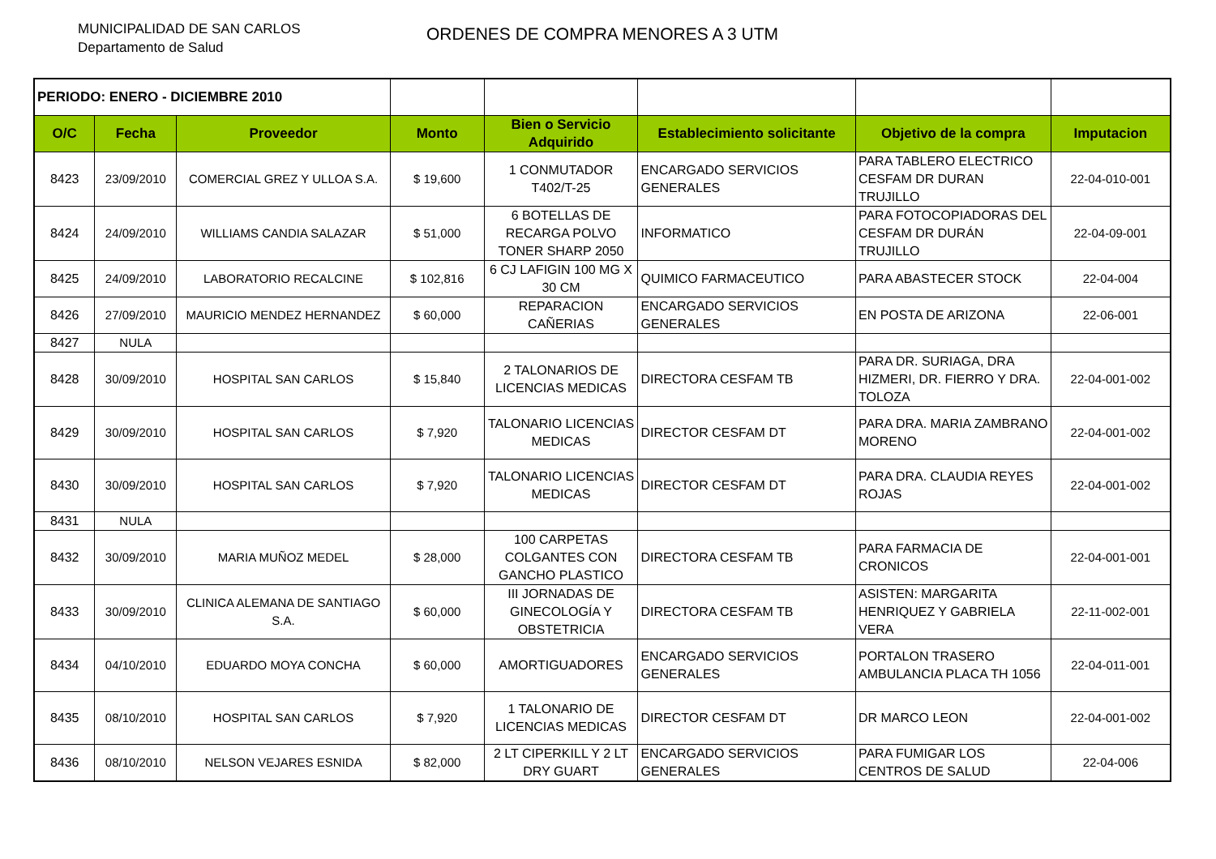MUNICIPALIDAD DE SAN CARLOS
Departamento de Salud
ORDENES DE COMPRA MENORES A 3 UTM
| PERIODO: ENERO - DICIEMBRE 2010 | | | | | | | |
| O/C | Fecha | Proveedor | Monto | Bien o Servicio Adquirido | Establecimiento solicitante | Objetivo de la compra | Imputacion |
| 8423 | 23/09/2010 | COMERCIAL GREZ Y ULLOA S.A. | $ 19,600 | 1 CONMUTADOR T402/T-25 | ENCARGADO SERVICIOS GENERALES | PARA TABLERO ELECTRICO CESFAM DR DURAN TRUJILLO | 22-04-010-001 |
| 8424 | 24/09/2010 | WILLIAMS CANDIA SALAZAR | $ 51,000 | 6 BOTELLAS DE RECARGA POLVO TONER SHARP 2050 | INFORMATICO | PARA FOTOCOPIADORAS DEL CESFAM DR DURÁN TRUJILLO | 22-04-09-001 |
| 8425 | 24/09/2010 | LABORATORIO RECALCINE | $ 102,816 | 6 CJ LAFIGIN 100 MG X 30 CM | QUIMICO FARMACEUTICO | PARA ABASTECER STOCK | 22-04-004 |
| 8426 | 27/09/2010 | MAURICIO MENDEZ HERNANDEZ | $ 60,000 | REPARACION CAÑERIAS | ENCARGADO SERVICIOS GENERALES | EN POSTA DE ARIZONA | 22-06-001 |
| 8427 | NULA | | | | | | |
| 8428 | 30/09/2010 | HOSPITAL SAN CARLOS | $ 15,840 | 2 TALONARIOS DE LICENCIAS MEDICAS | DIRECTORA CESFAM TB | PARA DR. SURIAGA, DRA HIZMERI, DR. FIERRO Y DRA. TOLOZA | 22-04-001-002 |
| 8429 | 30/09/2010 | HOSPITAL SAN CARLOS | $ 7,920 | TALONARIO LICENCIAS MEDICAS | DIRECTOR CESFAM DT | PARA DRA. MARIA ZAMBRANO MORENO | 22-04-001-002 |
| 8430 | 30/09/2010 | HOSPITAL SAN CARLOS | $ 7,920 | TALONARIO LICENCIAS MEDICAS | DIRECTOR CESFAM DT | PARA DRA. CLAUDIA REYES ROJAS | 22-04-001-002 |
| 8431 | NULA | | | | | | |
| 8432 | 30/09/2010 | MARIA MUÑOZ MEDEL | $ 28,000 | 100 CARPETAS COLGANTES CON GANCHO PLASTICO | DIRECTORA CESFAM TB | PARA FARMACIA DE CRONICOS | 22-04-001-001 |
| 8433 | 30/09/2010 | CLINICA ALEMANA DE SANTIAGO S.A. | $ 60,000 | III JORNADAS DE GINECOLOGÍA Y OBSTETRICIA | DIRECTORA CESFAM TB | ASISTEN: MARGARITA HENRIQUEZ Y GABRIELA VERA | 22-11-002-001 |
| 8434 | 04/10/2010 | EDUARDO MOYA CONCHA | $ 60,000 | AMORTIGUADORES | ENCARGADO SERVICIOS GENERALES | PORTALON TRASERO AMBULANCIA PLACA TH 1056 | 22-04-011-001 |
| 8435 | 08/10/2010 | HOSPITAL SAN CARLOS | $ 7,920 | 1 TALONARIO DE LICENCIAS MEDICAS | DIRECTOR CESFAM DT | DR MARCO LEON | 22-04-001-002 |
| 8436 | 08/10/2010 | NELSON VEJARES ESNIDA | $ 82,000 | 2 LT CIPERKILL Y 2 LT DRY GUART | ENCARGADO SERVICIOS GENERALES | PARA FUMIGAR LOS CENTROS DE SALUD | 22-04-006 |